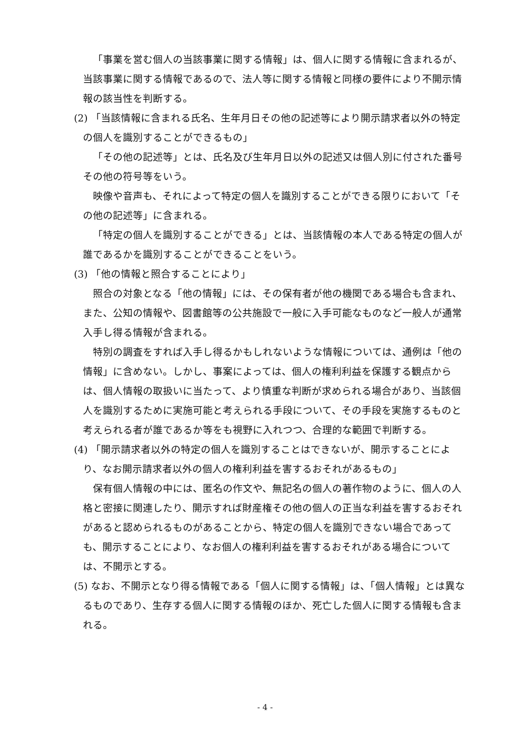「事業を営む個人の当該事業に関する情報」は、個人に関する情報に含まれるが、当該事業に関する情報であるので、法人等に関する情報と同様の要件により不開示情報の該当性を判断する。
(2) 「当該情報に含まれる氏名、生年月日その他の記述等により開示請求者以外の特定の個人を識別することができるもの」
「その他の記述等」とは、氏名及び生年月日以外の記述又は個人別に付された番号その他の符号等をいう。
映像や音声も、それによって特定の個人を識別することができる限りにおいて「その他の記述等」に含まれる。
「特定の個人を識別することができる」とは、当該情報の本人である特定の個人が誰であるかを識別することができることをいう。
(3) 「他の情報と照合することにより」
照合の対象となる「他の情報」には、その保有者が他の機関である場合も含まれ、また、公知の情報や、図書館等の公共施設で一般に入手可能なものなど一般人が通常入手し得る情報が含まれる。
特別の調査をすれば入手し得るかもしれないような情報については、通例は「他の情報」に含めない。しかし、事案によっては、個人の権利利益を保護する観点からは、個人情報の取扱いに当たって、より慎重な判断が求められる場合があり、当該個人を識別するために実施可能と考えられる手段について、その手段を実施するものと考えられる者が誰であるか等をも視野に入れつつ、合理的な範囲で判断する。
(4) 「開示請求者以外の特定の個人を識別することはできないが、開示することにより、なお開示請求者以外の個人の権利利益を害するおそれがあるもの」
保有個人情報の中には、匿名の作文や、無記名の個人の著作物のように、個人の人格と密接に関連したり、開示すれば財産権その他の個人の正当な利益を害するおそれがあると認められるものがあることから、特定の個人を識別できない場合であっても、開示することにより、なお個人の権利利益を害するおそれがある場合については、不開示とする。
(5) なお、不開示となり得る情報である「個人に関する情報」は、「個人情報」とは異なるものであり、生存する個人に関する情報のほか、死亡した個人に関する情報も含まれる。
- 4 -